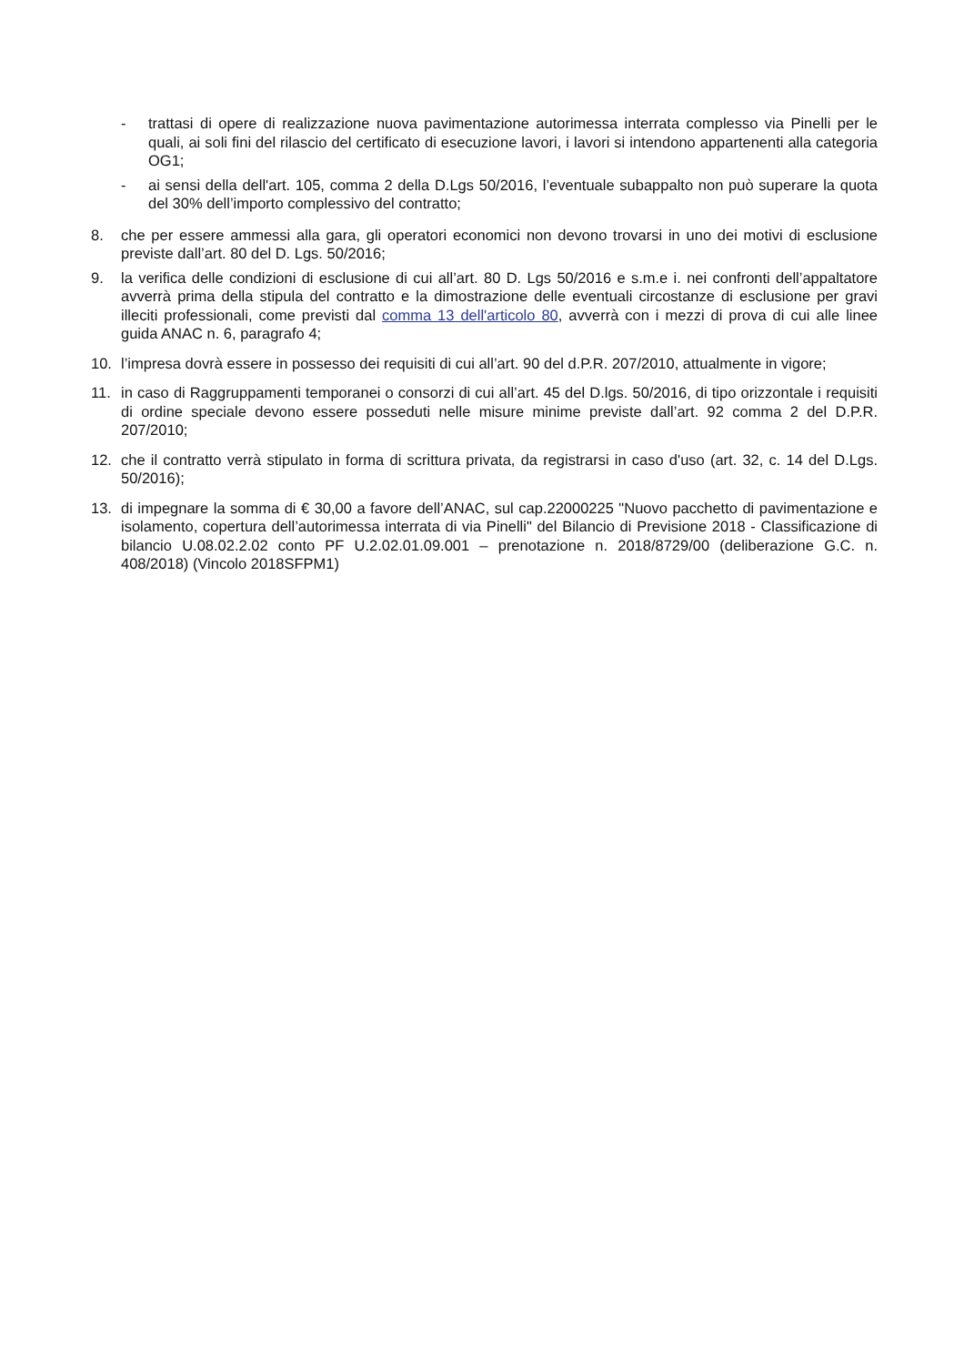- trattasi di opere di realizzazione nuova pavimentazione autorimessa interrata complesso via Pinelli per le quali, ai soli fini del rilascio del certificato di esecuzione lavori, i lavori si intendono appartenenti alla categoria OG1;
- ai sensi della dell'art. 105, comma 2 della D.Lgs 50/2016, l’eventuale subappalto non può superare la quota del 30% dell’importo complessivo del contratto;
8. che per essere ammessi alla gara, gli operatori economici non devono trovarsi in uno dei motivi di esclusione previste dall’art. 80 del D. Lgs. 50/2016;
9. la verifica delle condizioni di esclusione di cui all’art. 80 D. Lgs 50/2016 e s.m.e i. nei confronti dell’appaltatore avverrà prima della stipula del contratto e la dimostrazione delle eventuali circostanze di esclusione per gravi illeciti professionali, come previsti dal comma 13 dell'articolo 80, avverrà con i mezzi di prova di cui alle linee guida ANAC n. 6, paragrafo 4;
10. l’impresa dovrà essere in possesso dei requisiti di cui all’art. 90 del d.P.R. 207/2010, attualmente in vigore;
11. in caso di Raggruppamenti temporanei o consorzi di cui all’art. 45 del D.lgs. 50/2016, di tipo orizzontale i requisiti di ordine speciale devono essere posseduti nelle misure minime previste dall’art. 92 comma 2 del D.P.R. 207/2010;
12. che il contratto verrà stipulato in forma di scrittura privata, da registrarsi in caso d'uso (art. 32, c. 14 del D.Lgs. 50/2016);
13. di impegnare la somma di € 30,00 a favore dell’ANAC, sul cap.22000225 "Nuovo pacchetto di pavimentazione e isolamento, copertura dell’autorimessa interrata di via Pinelli" del Bilancio di Previsione 2018 - Classificazione di bilancio U.08.02.2.02 conto PF U.2.02.01.09.001 – prenotazione n. 2018/8729/00 (deliberazione G.C. n. 408/2018) (Vincolo 2018SFPM1)